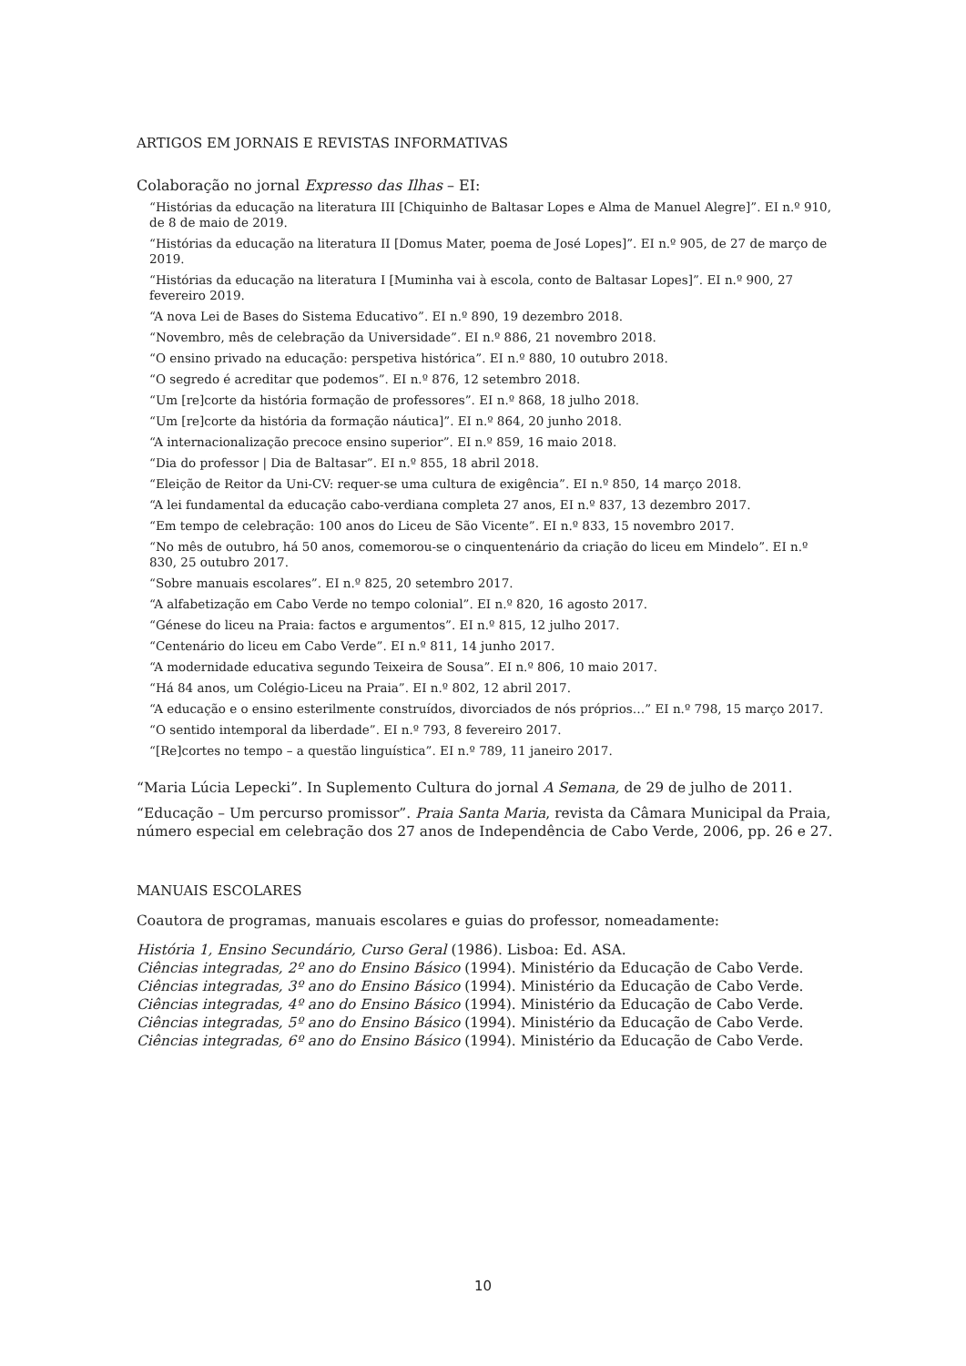ARTIGOS EM JORNAIS E REVISTAS INFORMATIVAS
Colaboração no jornal Expresso das Ilhas – EI:
“Histórias da educação na literatura III [Chiquinho de Baltasar Lopes e Alma de Manuel Alegre]”. EI n.º 910, de 8 de maio de 2019.
“Histórias da educação na literatura II [Domus Mater, poema de José Lopes]”. EI n.º 905, de 27 de março de 2019.
“Histórias da educação na literatura I [Muminha vai à escola, conto de Baltasar Lopes]”. EI n.º 900, 27 fevereiro 2019.
“A nova Lei de Bases do Sistema Educativo”. EI n.º 890, 19 dezembro 2018.
“Novembro, mês de celebração da Universidade”. EI n.º 886, 21 novembro 2018.
“O ensino privado na educação: perspetiva histórica”. EI n.º 880, 10 outubro 2018.
“O segredo é acreditar que podemos”. EI n.º 876, 12 setembro 2018.
“Um [re]corte da história formação de professores”. EI n.º 868, 18 julho 2018.
“Um [re]corte da história da formação náutica]”. EI n.º 864, 20 junho 2018.
“A internacionalização precoce ensino superior”. EI n.º 859, 16 maio 2018.
“Dia do professor | Dia de Baltasar”. EI n.º 855, 18 abril 2018.
“Eleição de Reitor da Uni-CV: requer-se uma cultura de exigência”. EI n.º 850, 14 março 2018.
“A lei fundamental da educação cabo-verdiana completa 27 anos, EI n.º 837, 13 dezembro 2017.
“Em tempo de celebração: 100 anos do Liceu de São Vicente”. EI n.º 833, 15 novembro 2017.
“No mês de outubro, há 50 anos, comemorou-se o cinquentenário da criação do liceu em Mindelo”. EI n.º 830, 25 outubro 2017.
“Sobre manuais escolares”. EI n.º 825, 20 setembro 2017.
“A alfabetização em Cabo Verde no tempo colonial”. EI n.º 820, 16 agosto 2017.
“Génese do liceu na Praia: factos e argumentos”. EI n.º 815, 12 julho 2017.
“Centenário do liceu em Cabo Verde”. EI n.º 811, 14 junho 2017.
“A modernidade educativa segundo Teixeira de Sousa”. EI n.º 806, 10 maio 2017.
“Há 84 anos, um Colégio-Liceu na Praia”. EI n.º 802, 12 abril 2017.
“A educação e o ensino esterilmente construídos, divorciados de nós próprios…” EI n.º 798, 15 março 2017.
“O sentido intemporal da liberdade”. EI n.º 793, 8 fevereiro 2017.
“[Re]cortes no tempo – a questão linguística”. EI n.º 789, 11 janeiro 2017.
“Maria Lúcia Lepecki”. In Suplemento Cultura do jornal A Semana, de 29 de julho de 2011.
“Educação – Um percurso promissor”. Praia Santa Maria, revista da Câmara Municipal da Praia, número especial em celebração dos 27 anos de Independência de Cabo Verde, 2006, pp. 26 e 27.
MANUAIS ESCOLARES
Coautora de programas, manuais escolares e guias do professor, nomeadamente:
História 1, Ensino Secundário, Curso Geral (1986). Lisboa: Ed. ASA.
Ciências integradas, 2º ano do Ensino Básico (1994). Ministério da Educação de Cabo Verde.
Ciências integradas, 3º ano do Ensino Básico (1994). Ministério da Educação de Cabo Verde.
Ciências integradas, 4º ano do Ensino Básico (1994). Ministério da Educação de Cabo Verde.
Ciências integradas, 5º ano do Ensino Básico (1994). Ministério da Educação de Cabo Verde.
Ciências integradas, 6º ano do Ensino Básico (1994). Ministério da Educação de Cabo Verde.
10